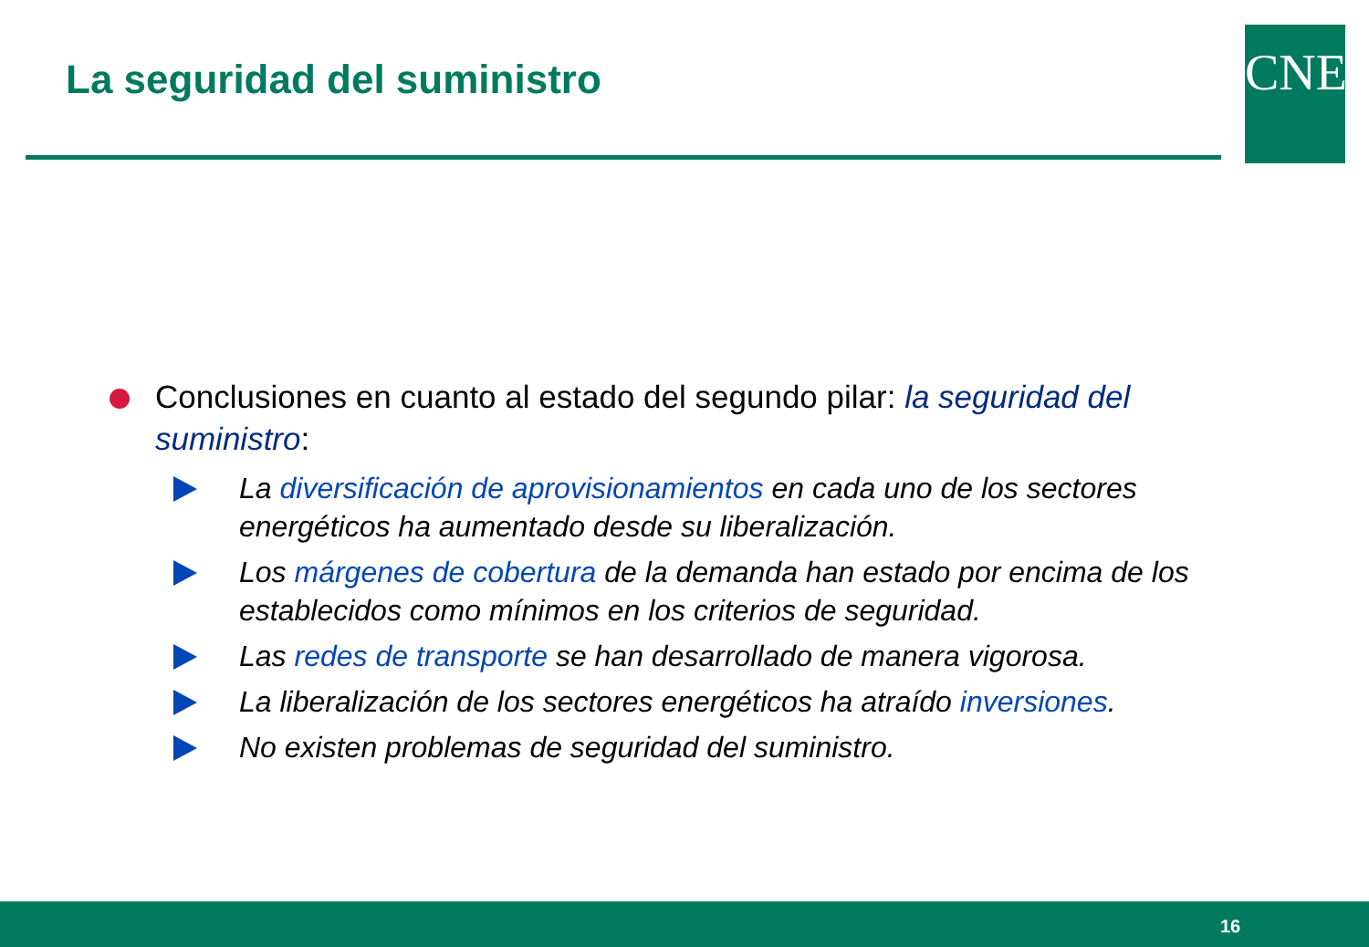La seguridad del suministro CNE
Conclusiones en cuanto al estado del segundo pilar: la seguridad del suministro:
La diversificación de aprovisionamientos en cada uno de los sectores energéticos ha aumentado desde su liberalización.
Los márgenes de cobertura de la demanda han estado por encima de los establecidos como mínimos en los criterios de seguridad.
Las redes de transporte se han desarrollado de manera vigorosa.
La liberalización de los sectores energéticos ha atraído inversiones.
No existen problemas de seguridad del suministro.
16